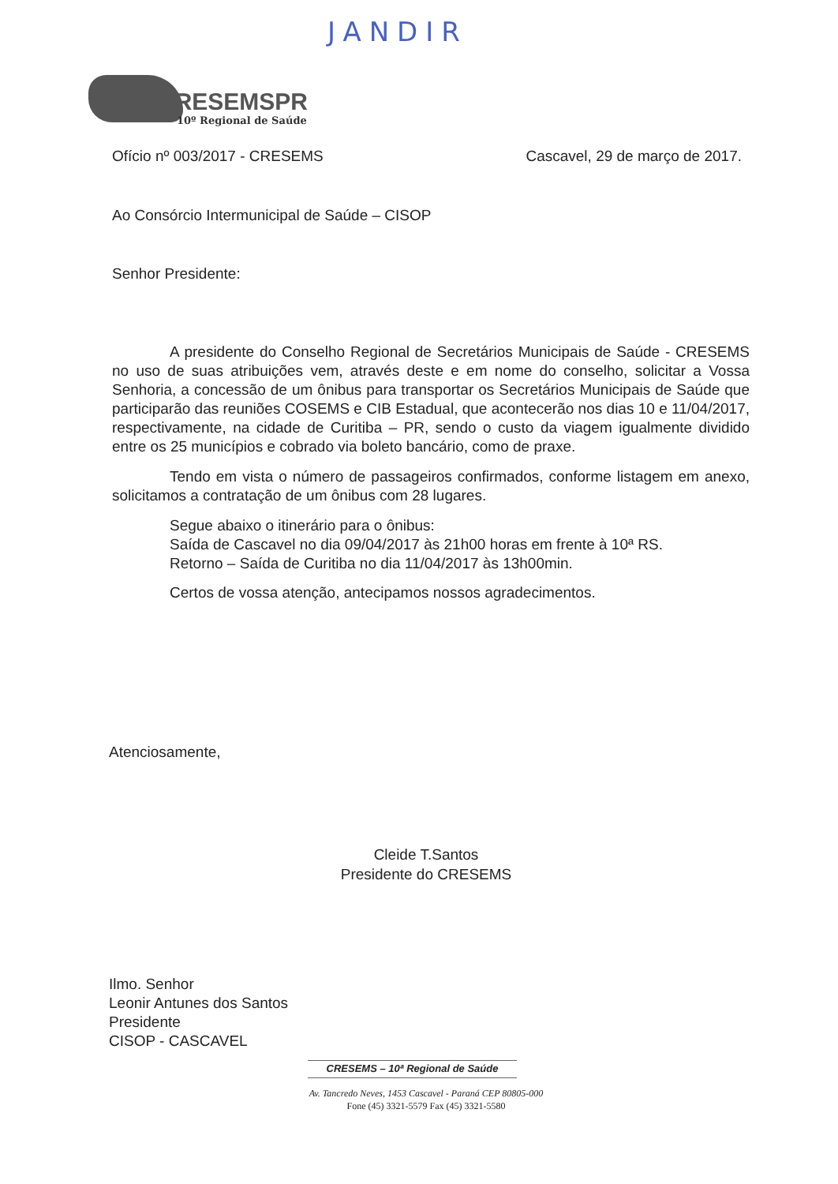JANDIR
CRESEMSPR
10º Regional de Saúde
Ofício nº 003/2017 - CRESEMS Cascavel, 29 de março de 2017.
Ao Consórcio Intermunicipal de Saúde – CISOP
Senhor Presidente:
A presidente do Conselho Regional de Secretários Municipais de Saúde - CRESEMS no uso de suas atribuições vem, através deste e em nome do conselho, solicitar a Vossa Senhoria, a concessão de um ônibus para transportar os Secretários Municipais de Saúde que participarão das reuniões COSEMS e CIB Estadual, que acontecerão nos dias 10 e 11/04/2017, respectivamente, na cidade de Curitiba – PR, sendo o custo da viagem igualmente dividido entre os 25 municípios e cobrado via boleto bancário, como de praxe.
Tendo em vista o número de passageiros confirmados, conforme listagem em anexo, solicitamos a contratação de um ônibus com 28 lugares.
Segue abaixo o itinerário para o ônibus:
Saída de Cascavel no dia 09/04/2017 às 21h00 horas em frente à 10ª RS.
Retorno – Saída de Curitiba no dia 11/04/2017 às 13h00min.
Certos de vossa atenção, antecipamos nossos agradecimentos.
Atenciosamente,
Cleide T.Santos
Presidente do CRESEMS
Ilmo. Senhor
Leonir Antunes dos Santos
Presidente
CISOP - CASCAVEL
CRESEMS – 10ª Regional de Saúde
Av. Tancredo Neves, 1453 Cascavel - Paraná CEP 80805-000
Fone (45) 3321-5579 Fax (45) 3321-5580